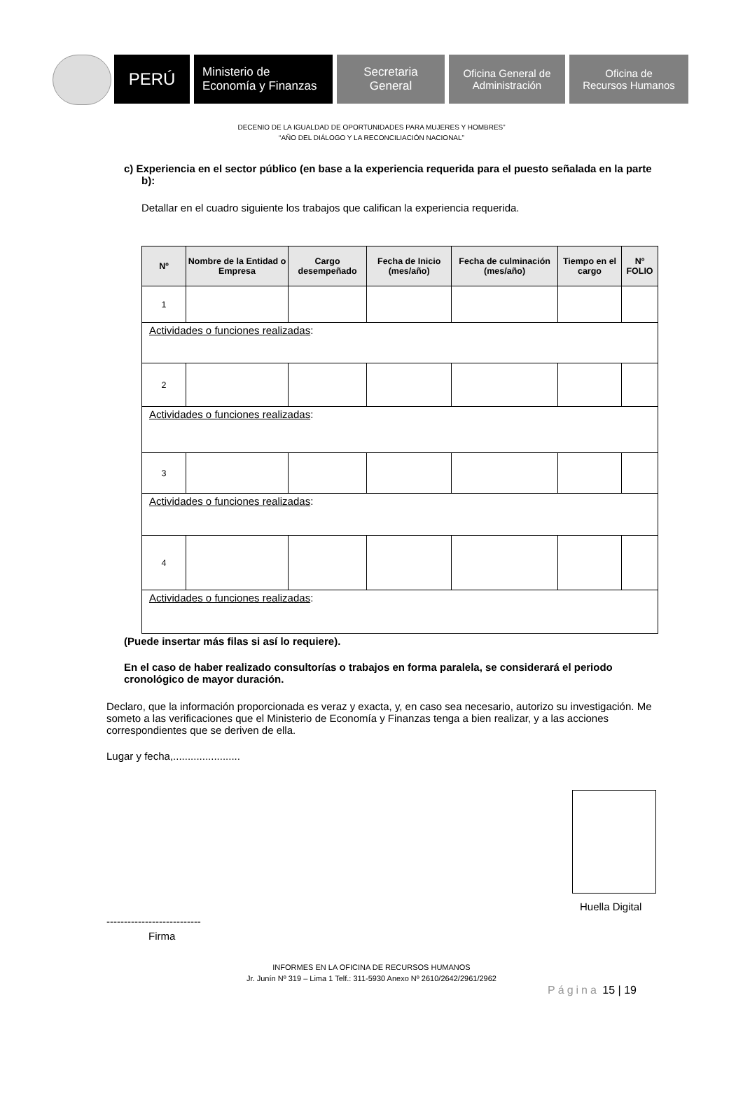PERÚ
Ministerio de
Economía y Finanzas
Secretaria
General
Oficina General de
Administración
Oficina de
Recursos Humanos
DECENIO DE LA IGUALDAD DE OPORTUNIDADES PARA MUJERES Y HOMBRES”
“AÑO DEL DIÁLOGO Y LA RECONCILIACIÓN NACIONAL”
c) Experiencia en el sector público (en base a la experiencia requerida para el puesto señalada en la parte b):
Detallar en el cuadro siguiente los trabajos que califican la experiencia requerida.
| Nº | Nombre de la Entidad o Empresa | Cargo desempeñado | Fecha de Inicio (mes/año) | Fecha de culminación (mes/año) | Tiempo en el cargo | Nº FOLIO |
| --- | --- | --- | --- | --- | --- | --- |
| 1 | | | | | | |
| Actividades o funciones realizadas : | | | | | | |
| 2 | | | | | | |
| Actividades o funciones realizadas : | | | | | | |
| 3 | | | | | | |
| Actividades o funciones realizadas : | | | | | | |
| 4 | | | | | | |
| Actividades o funciones realizadas : | | | | | | |
(Puede insertar más filas si así lo requiere).
En el caso de haber realizado consultorías o trabajos en forma paralela, se considerará el periodo cronológico de mayor duración.
Declaro, que la información proporcionada es veraz y exacta, y, en caso sea necesario, autorizo su investigación. Me someto a las verificaciones que el Ministerio de Economía y Finanzas tenga a bien realizar, y a las acciones correspondientes que se deriven de ella.
Lugar y fecha,.......................
Huella Digital
---------------------------
Firma
INFORMES EN LA OFICINA DE RECURSOS HUMANOS
Jr. Junín Nº 319 – Lima 1 Telf.: 311-5930 Anexo Nº 2610/2642/2961/2962
Página 15 | 19